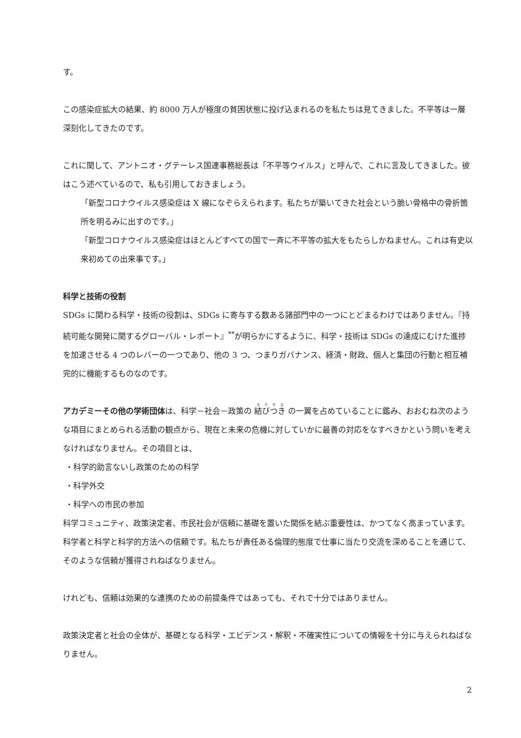す。
この感染症拡大の結果、約 8000 万人が極度の貧困状態に投げ込まれるのを私たちは見てきました。不平等は一層深刻化してきたのです。
これに関して、アントニオ・グテーレス国連事務総長は「不平等ウイルス」と呼んで、これに言及してきました。彼はこう述べているので、私も引用しておきましょう。
「新型コロナウイルス感染症は X 線になぞらえられます。私たちが築いてきた社会という脆い骨格中の骨折箇所を明るみに出すのです。」
「新型コロナウイルス感染症はほとんどすべての国で一斉に不平等の拡大をもたらしかねません。これは有史以来初めての出来事です。」
科学と技術の役割
SDGs に関わる科学・技術の役割は、SDGs に寄与する数ある諸部門中の一つにとどまるわけではありません。『持続可能な開発に関するグローバル・レポート』<sup>**</sup>が明らかにするように、科学・技術は SDGs の達成にむけた進捗を加速させる 4 つのレバーの一つであり、他の 3 つ、つまりガバナンス、経済・財政、個人と集団の行動と相互補完的に機能するものなのです。
アカデミーその他の学術団体は、科学－社会－政策の 結びつき の一翼を占めていることに鑑み、おおむね次のような項目にまとめられる活動の観点から、現在と未来の危機に対していかに最善の対応をなすべきかという問いを考えなければなりません。その項目とは、
・科学的助言ないし政策のための科学
・科学外交
・科学への市民の参加
科学コミュニティ、政策決定者、市民社会が信頼に基礎を置いた関係を結ぶ重要性は、かつてなく高まっています。科学者と科学と科学的方法への信頼です。私たちが責任ある倫理的態度で仕事に当たり交流を深めることを通じて、そのような信頼が獲得されねばなりません。
けれども、信頼は効果的な連携のための前提条件ではあっても、それで十分ではありません。
政策決定者と社会の全体が、基礎となる科学・エビデンス・解釈・不確実性についての情報を十分に与えられねばなりません。
2